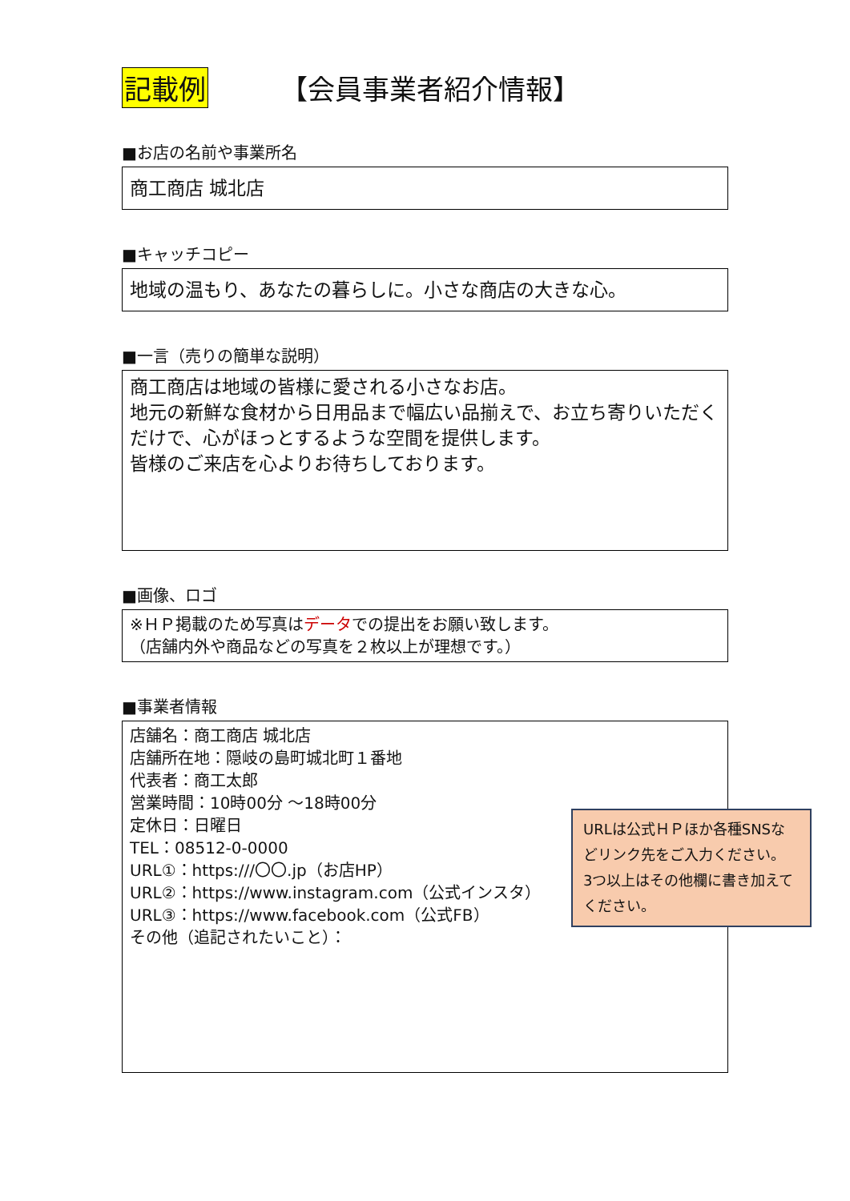記載例 【会員事業者紹介情報】
■お店の名前や事業所名
商工商店 城北店
■キャッチコピー
地域の温もり、あなたの暮らしに。小さな商店の大きな心。
■一言（売りの簡単な説明）
商工商店は地域の皆様に愛される小さなお店。
地元の新鮮な食材から日用品まで幅広い品揃えで、お立ち寄りいただくだけで、心がほっとするような空間を提供します。
皆様のご来店を心よりお待ちしております。
■画像、ロゴ
※ＨＰ掲載のため写真はデータでの提出をお願い致します。
（店舗内外や商品などの写真を２枚以上が理想です。）
■事業者情報
店舗名：商工商店 城北店
店舗所在地：隠岐の島町城北町１番地
代表者：商工太郎
営業時間：10時00分 ～18時00分
定休日：日曜日
TEL：08512-0-0000
URL①：https:///〇〇.jp（お店HP）
URL②：https://www.instagram.com（公式インスタ）
URL③：https://www.facebook.com（公式FB）
その他（追記されたいこと）：
URLは公式ＨＰほか各種SNSなどリンク先をご入力ください。
3つ以上はその他欄に書き加えてください。